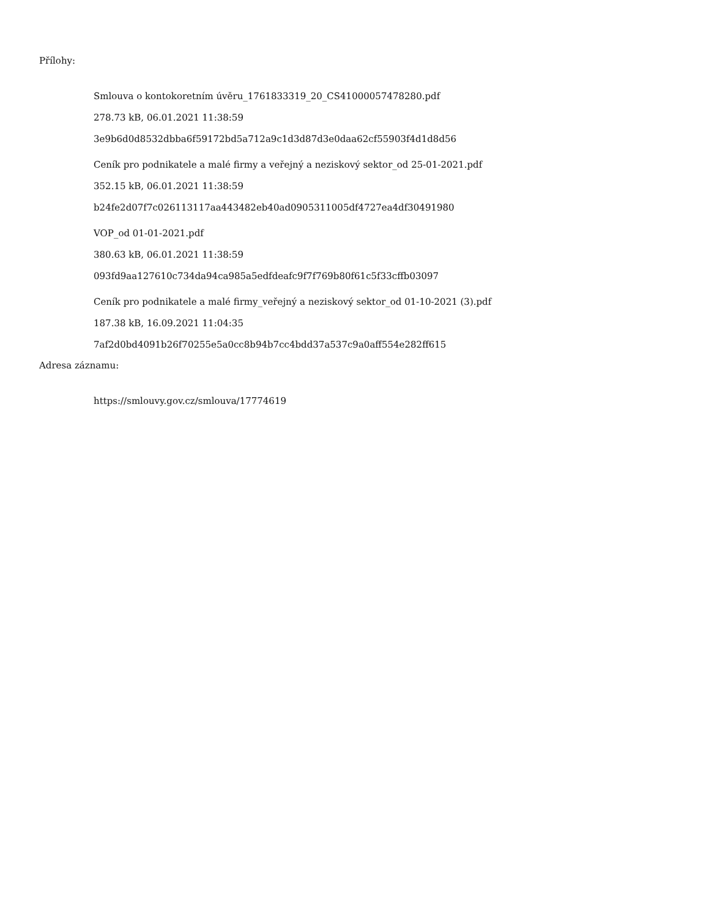Přílohy:
Smlouva o kontokoretním úvěru_1761833319_20_CS41000057478280.pdf
278.73 kB, 06.01.2021 11:38:59
3e9b6d0d8532dbba6f59172bd5a712a9c1d3d87d3e0daa62cf55903f4d1d8d56
Ceník pro podnikatele a malé firmy a veřejný a neziskový sektor_od 25-01-2021.pdf
352.15 kB, 06.01.2021 11:38:59
b24fe2d07f7c026113117aa443482eb40ad0905311005df4727ea4df30491980
VOP_od 01-01-2021.pdf
380.63 kB, 06.01.2021 11:38:59
093fd9aa127610c734da94ca985a5edfdeafc9f7f769b80f61c5f33cffb03097
Ceník pro podnikatele a malé firmy_veřejný a neziskový sektor_od 01-10-2021 (3).pdf
187.38 kB, 16.09.2021 11:04:35
7af2d0bd4091b26f70255e5a0cc8b94b7cc4bdd37a537c9a0aff554e282ff615
Adresa záznamu:
https://smlouvy.gov.cz/smlouva/17774619